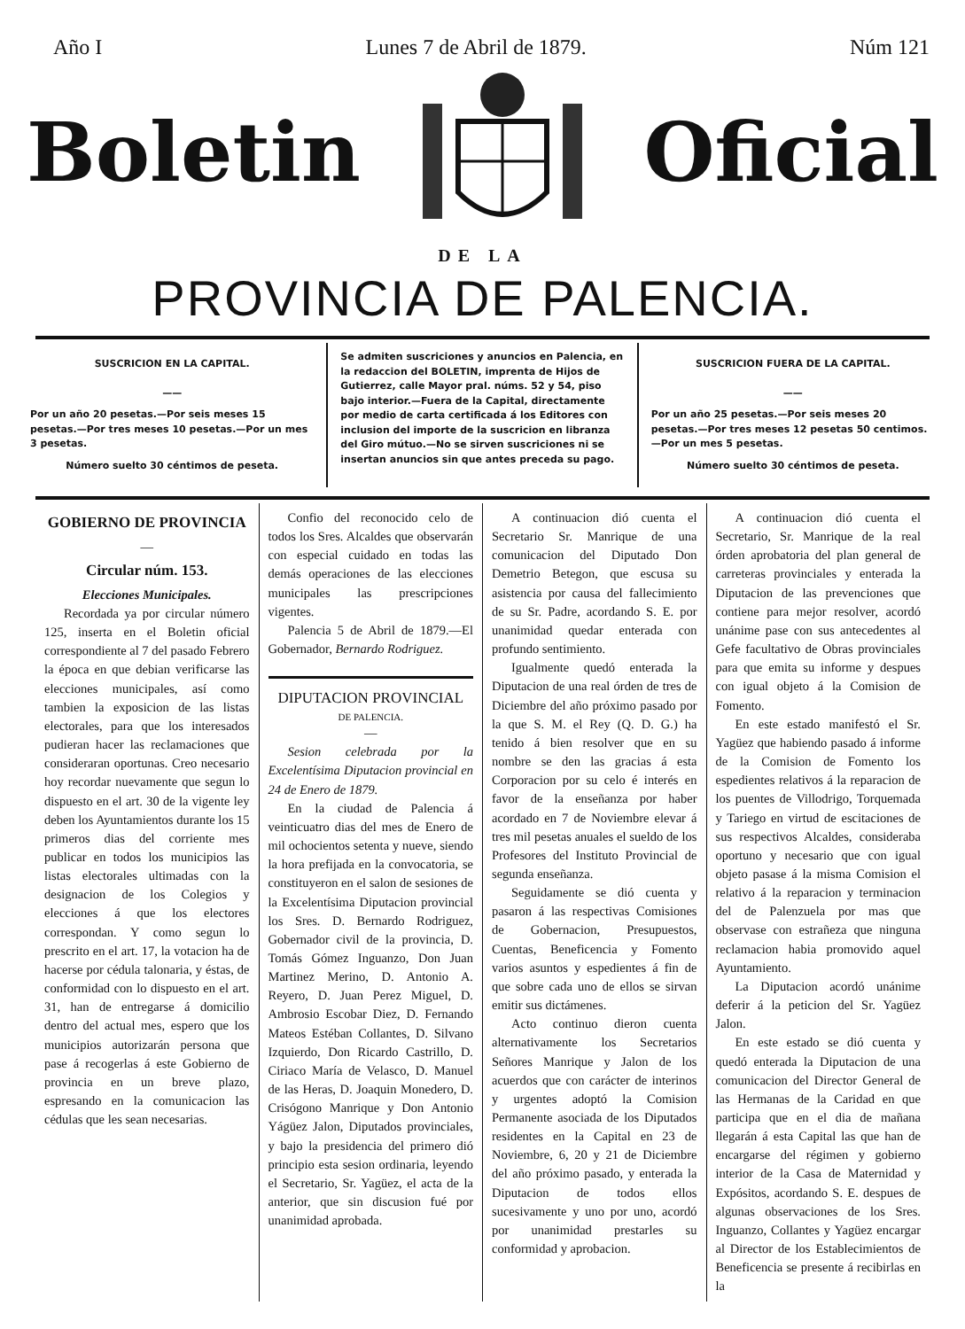Año I Lunes 7 de Abril de 1879. Núm 121
Boletin Oficial
DE LA
PROVINCIA DE PALENCIA.
SUSCRICION EN LA CAPITAL.
——
Por un año 20 pesetas.—Por seis meses 15 pesetas.—Por tres meses 10 pesetas.—Por un mes 3 pesetas.
Número suelto 30 céntimos de peseta.
Se admiten suscriciones y anuncios en Palencia, en la redaccion del BOLETIN, imprenta de Hijos de Gutierrez, calle Mayor pral. núms. 52 y 54, piso bajo interior.—Fuera de la Capital, directamente por medio de carta certificada á los Editores con inclusion del importe de la suscricion en libranza del Giro mútuo.—No se sirven suscriciones ni se insertan anuncios sin que antes preceda su pago.
SUSCRICION FUERA DE LA CAPITAL.
——
Por un año 25 pesetas.—Por seis meses 20 pesetas.—Por tres meses 12 pesetas 50 centimos.—Por un mes 5 pesetas.
Número suelto 30 céntimos de peseta.
GOBIERNO DE PROVINCIA
—
Circular núm. 153.
Elecciones Municipales.
Recordada ya por circular número 125, inserta en el Boletin oficial correspondiente al 7 del pasado Febrero la época en que debian verificarse las elecciones municipales, así como tambien la exposicion de las listas electorales, para que los interesados pudieran hacer las reclamaciones que consideraran oportunas. Creo necesario hoy recordar nuevamente que segun lo dispuesto en el art. 30 de la vigente ley deben los Ayuntamientos durante los 15 primeros dias del corriente mes publicar en todos los municipios las listas electorales ultimadas con la designacion de los Colegios y elecciones á que los electores correspondan. Y como segun lo prescrito en el art. 17, la votacion ha de hacerse por cédula talonaria, y éstas, de conformidad con lo dispuesto en el art. 31, han de entregarse á domicilio dentro del actual mes, espero que los municipios autorizarán persona que pase á recogerlas á este Gobierno de provincia en un breve plazo, espresando en la comunicacion las cédulas que les sean necesarias.
Confio del reconocido celo de todos los Sres. Alcaldes que observarán con especial cuidado en todas las demás operaciones de las elecciones municipales las prescripciones vigentes.
Palencia 5 de Abril de 1879.—El Gobernador, Bernardo Rodriguez.
DIPUTACION PROVINCIAL
DE PALENCIA.
—
Sesion celebrada por la Excelentísima Diputacion provincial en 24 de Enero de 1879.
En la ciudad de Palencia á veinticuatro dias del mes de Enero de mil ochocientos setenta y nueve, siendo la hora prefijada en la convocatoria, se constituyeron en el salon de sesiones de la Excelentísima Diputacion provincial los Sres. D. Bernardo Rodriguez, Gobernador civil de la provincia, D. Tomás Gómez Inguanzo, Don Juan Martinez Merino, D. Antonio A. Reyero, D. Juan Perez Miguel, D. Ambrosio Escobar Diez, D. Fernando Mateos Estéban Collantes, D. Silvano Izquierdo, Don Ricardo Castrillo, D. Ciriaco María de Velasco, D. Manuel de las Heras, D. Joaquin Monedero, D. Crisógono Manrique y Don Antonio Yágüez Jalon, Diputados provinciales, y bajo la presidencia del primero dió principio esta sesion ordinaria, leyendo el Secretario, Sr. Yagüez, el acta de la anterior, que sin discusion fué por unanimidad aprobada.
A continuacion dió cuenta el Secretario Sr. Manrique de una comunicacion del Diputado Don Demetrio Betegon, que escusa su asistencia por causa del fallecimiento de su Sr. Padre, acordando S. E. por unanimidad quedar enterada con profundo sentimiento.
Igualmente quedó enterada la Diputacion de una real órden de tres de Diciembre del año próximo pasado por la que S. M. el Rey (Q. D. G.) ha tenido á bien resolver que en su nombre se den las gracias á esta Corporacion por su celo é interés en favor de la enseñanza por haber acordado en 7 de Noviembre elevar á tres mil pesetas anuales el sueldo de los Profesores del Instituto Provincial de segunda enseñanza.
Seguidamente se dió cuenta y pasaron á las respectivas Comisiones de Gobernacion, Presupuestos, Cuentas, Beneficencia y Fomento varios asuntos y espedientes á fin de que sobre cada uno de ellos se sirvan emitir sus dictámenes.
Acto continuo dieron cuenta alternativamente los Secretarios Señores Manrique y Jalon de los acuerdos que con carácter de interinos y urgentes adoptó la Comision Permanente asociada de los Diputados residentes en la Capital en 23 de Noviembre, 6, 20 y 21 de Diciembre del año próximo pasado, y enterada la Diputacion de todos ellos sucesivamente y uno por uno, acordó por unanimidad prestarles su conformidad y aprobacion.
A continuacion dió cuenta el Secretario, Sr. Manrique de la real órden aprobatoria del plan general de carreteras provinciales y enterada la Diputacion de las prevenciones que contiene para mejor resolver, acordó unánime pase con sus antecedentes al Gefe facultativo de Obras provinciales para que emita su informe y despues con igual objeto á la Comision de Fomento.
En este estado manifestó el Sr. Yagüez que habiendo pasado á informe de la Comision de Fomento los espedientes relativos á la reparacion de los puentes de Villodrigo, Torquemada y Tariego en virtud de escitaciones de sus respectivos Alcaldes, consideraba oportuno y necesario que con igual objeto pasase á la misma Comision el relativo á la reparacion y terminacion del de Palenzuela por mas que observase con estrañeza que ninguna reclamacion habia promovido aquel Ayuntamiento.
La Diputacion acordó unánime deferir á la peticion del Sr. Yagüez Jalon.
En este estado se dió cuenta y quedó enterada la Diputacion de una comunicacion del Director General de las Hermanas de la Caridad en que participa que en el dia de mañana llegarán á esta Capital las que han de encargarse del régimen y gobierno interior de la Casa de Maternidad y Expósitos, acordando S. E. despues de algunas observaciones de los Sres. Inguanzo, Collantes y Yagüez encargar al Director de los Establecimientos de Beneficencia se presente á recibirlas en la